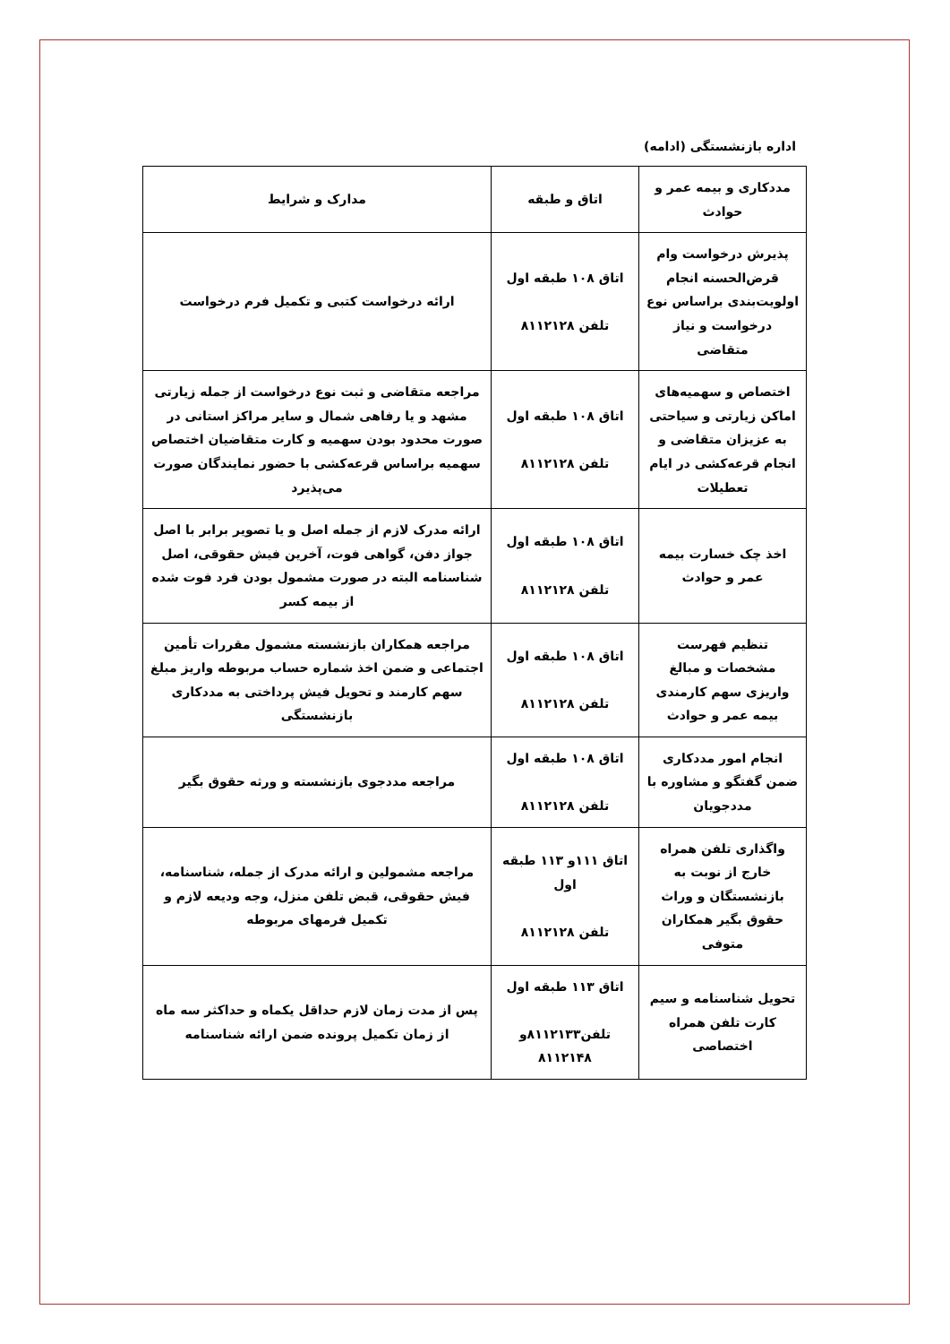اداره بازنشستگی (ادامه)
| مددکاری و بیمه عمر و حوادث | اتاق و طبقه | مدارک و شرایط |
| --- | --- | --- |
| پذیرش درخواست وام قرض‌الحسنه انجام اولویت‌بندی براساس نوع درخواست و نیاز متقاضی | اتاق ۱۰۸ طبقه اول تلفن ۸۱۱۲۱۲۸ | ارائه درخواست کتبی و تکمیل فرم درخواست |
| اختصاص و سهمیه‌های اماکن زیارتی و سیاحتی به عزیزان متقاضی و انجام قرعه‌کشی در ایام تعطیلات | اتاق ۱۰۸ طبقه اول تلفن ۸۱۱۲۱۲۸ | مراجعه متقاضی و ثبت نوع درخواست از جمله زیارتی مشهد و یا رفاهی شمال و سایر مراکز استانی در صورت محدود بودن سهمیه و کارت متقاضیان اختصاص سهمیه براساس قرعه‌کشی با حضور نمایندگان صورت می‌پذیرد |
| اخذ چک خسارت بیمه عمر و حوادث | اتاق ۱۰۸ طبقه اول تلفن ۸۱۱۲۱۲۸ | ارائه مدرک لازم از جمله اصل و یا تصویر برابر با اصل جواز دفن، گواهی فوت، آخرین فیش حقوقی، اصل شناسنامه البته در صورت مشمول بودن فرد فوت شده از بیمه کسر |
| تنظیم فهرست مشخصات و مبالغ واریزی سهم کارمندی بیمه عمر و حوادث | اتاق ۱۰۸ طبقه اول تلفن ۸۱۱۲۱۲۸ | مراجعه همکاران بازنشسته مشمول مقررات تأمین اجتماعی و ضمن اخذ شماره حساب مربوطه واریز مبلغ سهم کارمند و تحویل فیش پرداختی به مددکاری بازنشستگی |
| انجام امور مددکاری ضمن گفتگو و مشاوره با مددجویان | اتاق ۱۰۸ طبقه اول تلفن ۸۱۱۲۱۲۸ | مراجعه مددجوی بازنشسته و ورثه حقوق بگیر |
| واگذاری تلفن همراه خارج از نوبت به بازنشستگان و وراث حقوق بگیر همکاران متوفی | اتاق ۱۱۱و ۱۱۳ طبقه اول تلفن ۸۱۱۲۱۲۸ | مراجعه مشمولین و ارائه مدرک از جمله، شناسنامه، فیش حقوقی، قبض تلفن منزل، وجه ودیعه لازم و تکمیل فرمهای مربوطه |
| تحویل شناسنامه و سیم کارت تلفن همراه اختصاصی | اتاق ۱۱۳ طبقه اول تلفن۸۱۱۲۱۳۳و ۸۱۱۲۱۴۸ | پس از مدت زمان لازم حداقل یکماه و حداکثر سه ماه از زمان تکمیل پرونده ضمن ارائه شناسنامه |